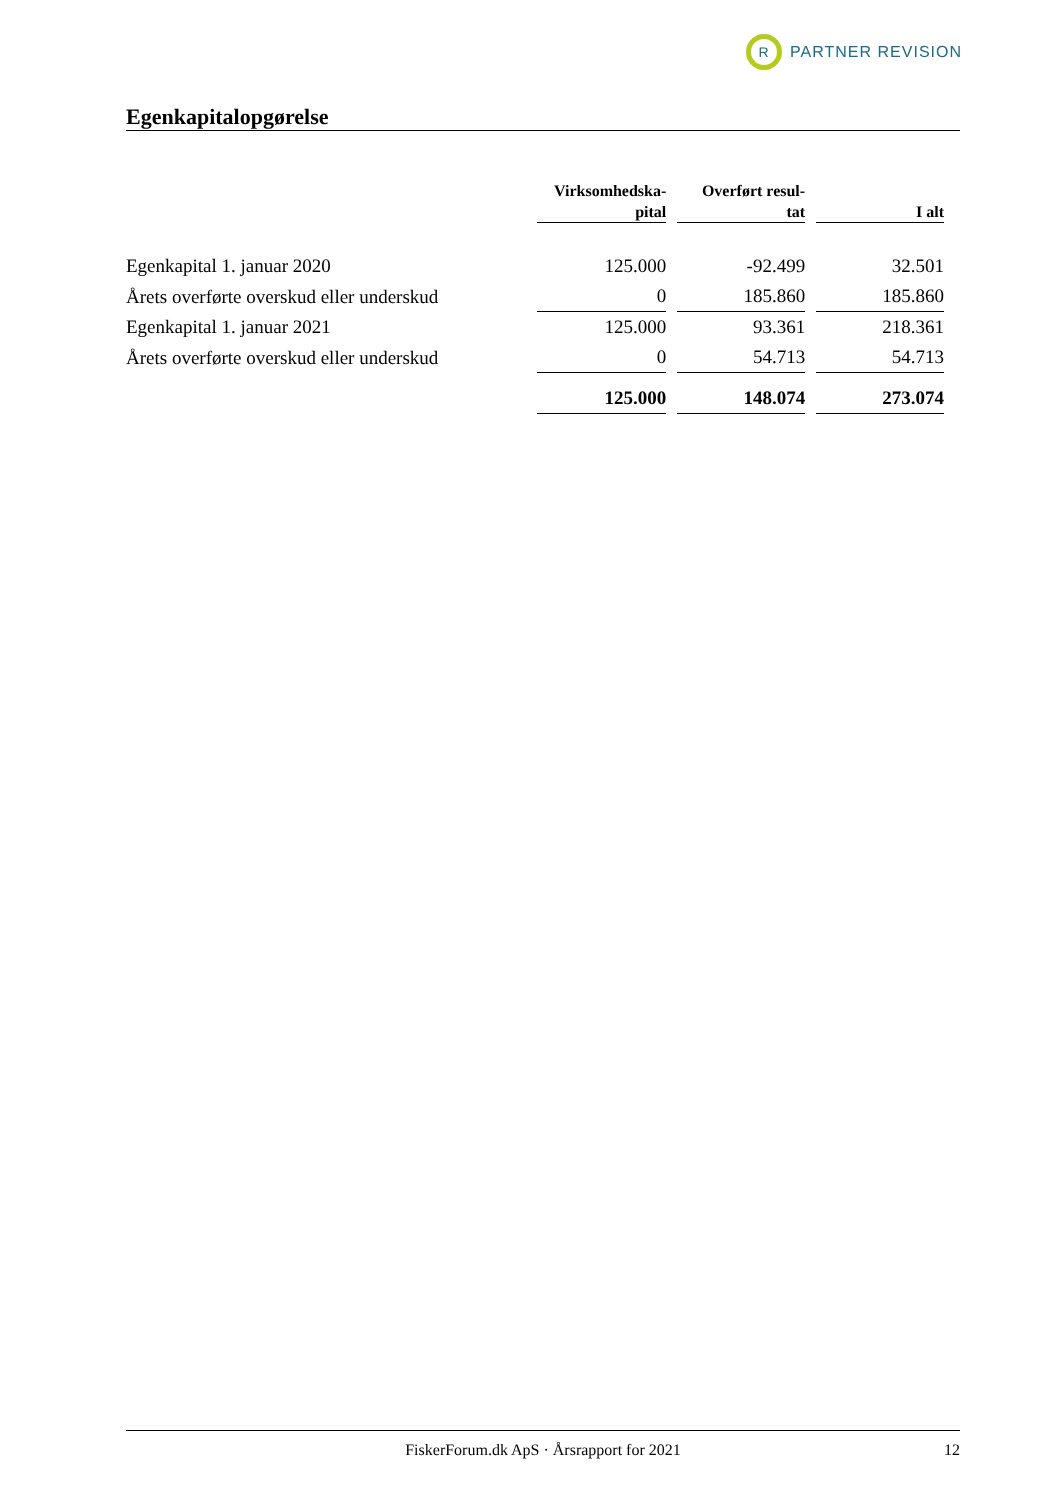R
PARTNER REVISION
Egenkapitalopgørelse
| | Virksomhedska- pital | Overført resul- tat | I alt |
| --- | --- | --- | --- |
| Egenkapital 1. januar 2020 | 125.000 | -92.499 | 32.501 |
| Årets overførte overskud eller underskud | 0 | 185.860 | 185.860 |
| Egenkapital 1. januar 2021 | 125.000 | 93.361 | 218.361 |
| Årets overførte overskud eller underskud | 0 | 54.713 | 54.713 |
| | 125.000 | 148.074 | 273.074 |
FiskerForum.dk ApS · Årsrapport for 2021 12